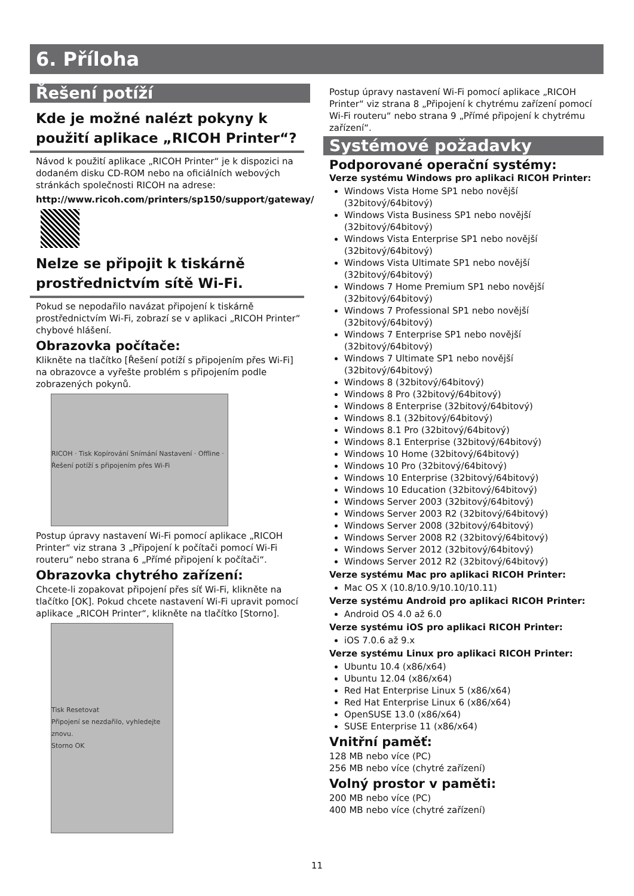6. Příloha
Řešení potíží
Kde je možné nalézt pokyny k použití aplikace „RICOH Printer“?
Návod k použití aplikace „RICOH Printer“ je k dispozici na dodaném disku CD-ROM nebo na oficiálních webových stránkách společnosti RICOH na adrese:
http://www.ricoh.com/printers/sp150/support/gateway/
Nelze se připojit k tiskárně prostřednictvím sítě Wi-Fi.
Pokud se nepodařilo navázat připojení k tiskárně prostřednictvím Wi-Fi, zobrazí se v aplikaci „RICOH Printer“ chybové hlášení.
Obrazovka počítače:
Klikněte na tlačítko [Řešení potíží s připojením přes Wi-Fi] na obrazovce a vyřešte problém s připojením podle zobrazených pokynů.
RICOH · Tisk Kopírování Snímání Nastavení · Offline · Řešení potíží s připojením přes Wi-Fi
Postup úpravy nastavení Wi-Fi pomocí aplikace „RICOH Printer“ viz strana 3 „Připojení k počítači pomocí Wi-Fi routeru“ nebo strana 6 „Přímé připojení k počítači“.
Obrazovka chytrého zařízení:
Chcete-li zopakovat připojení přes síť Wi-Fi, klikněte na tlačítko [OK]. Pokud chcete nastavení Wi-Fi upravit pomocí aplikace „RICOH Printer“, klikněte na tlačítko [Storno].
Tisk Resetovat
Připojení se nezdařilo, vyhledejte znovu.
Storno OK
Postup úpravy nastavení Wi-Fi pomocí aplikace „RICOH Printer“ viz strana 8 „Připojení k chytrému zařízení pomocí Wi-Fi routeru“ nebo strana 9 „Přímé připojení k chytrému zařízení“.
Systémové požadavky
Podporované operační systémy:
Verze systému Windows pro aplikaci RICOH Printer:
Windows Vista Home SP1 nebo novější (32bitový/64bitový)
Windows Vista Business SP1 nebo novější (32bitový/64bitový)
Windows Vista Enterprise SP1 nebo novější (32bitový/64bitový)
Windows Vista Ultimate SP1 nebo novější (32bitový/64bitový)
Windows 7 Home Premium SP1 nebo novější (32bitový/64bitový)
Windows 7 Professional SP1 nebo novější (32bitový/64bitový)
Windows 7 Enterprise SP1 nebo novější (32bitový/64bitový)
Windows 7 Ultimate SP1 nebo novější (32bitový/64bitový)
Windows 8 (32bitový/64bitový)
Windows 8 Pro (32bitový/64bitový)
Windows 8 Enterprise (32bitový/64bitový)
Windows 8.1 (32bitový/64bitový)
Windows 8.1 Pro (32bitový/64bitový)
Windows 8.1 Enterprise (32bitový/64bitový)
Windows 10 Home (32bitový/64bitový)
Windows 10 Pro (32bitový/64bitový)
Windows 10 Enterprise (32bitový/64bitový)
Windows 10 Education (32bitový/64bitový)
Windows Server 2003 (32bitový/64bitový)
Windows Server 2003 R2 (32bitový/64bitový)
Windows Server 2008 (32bitový/64bitový)
Windows Server 2008 R2 (32bitový/64bitový)
Windows Server 2012 (32bitový/64bitový)
Windows Server 2012 R2 (32bitový/64bitový)
Verze systému Mac pro aplikaci RICOH Printer:
Mac OS X (10.8/10.9/10.10/10.11)
Verze systému Android pro aplikaci RICOH Printer:
Android OS 4.0 až 6.0
Verze systému iOS pro aplikaci RICOH Printer:
iOS 7.0.6 až 9.x
Verze systému Linux pro aplikaci RICOH Printer:
Ubuntu 10.4 (x86/x64)
Ubuntu 12.04 (x86/x64)
Red Hat Enterprise Linux 5 (x86/x64)
Red Hat Enterprise Linux 6 (x86/x64)
OpenSUSE 13.0 (x86/x64)
SUSE Enterprise 11 (x86/x64)
Vnitřní paměť:
128 MB nebo více (PC)
256 MB nebo více (chytré zařízení)
Volný prostor v paměti:
200 MB nebo více (PC)
400 MB nebo více (chytré zařízení)
11